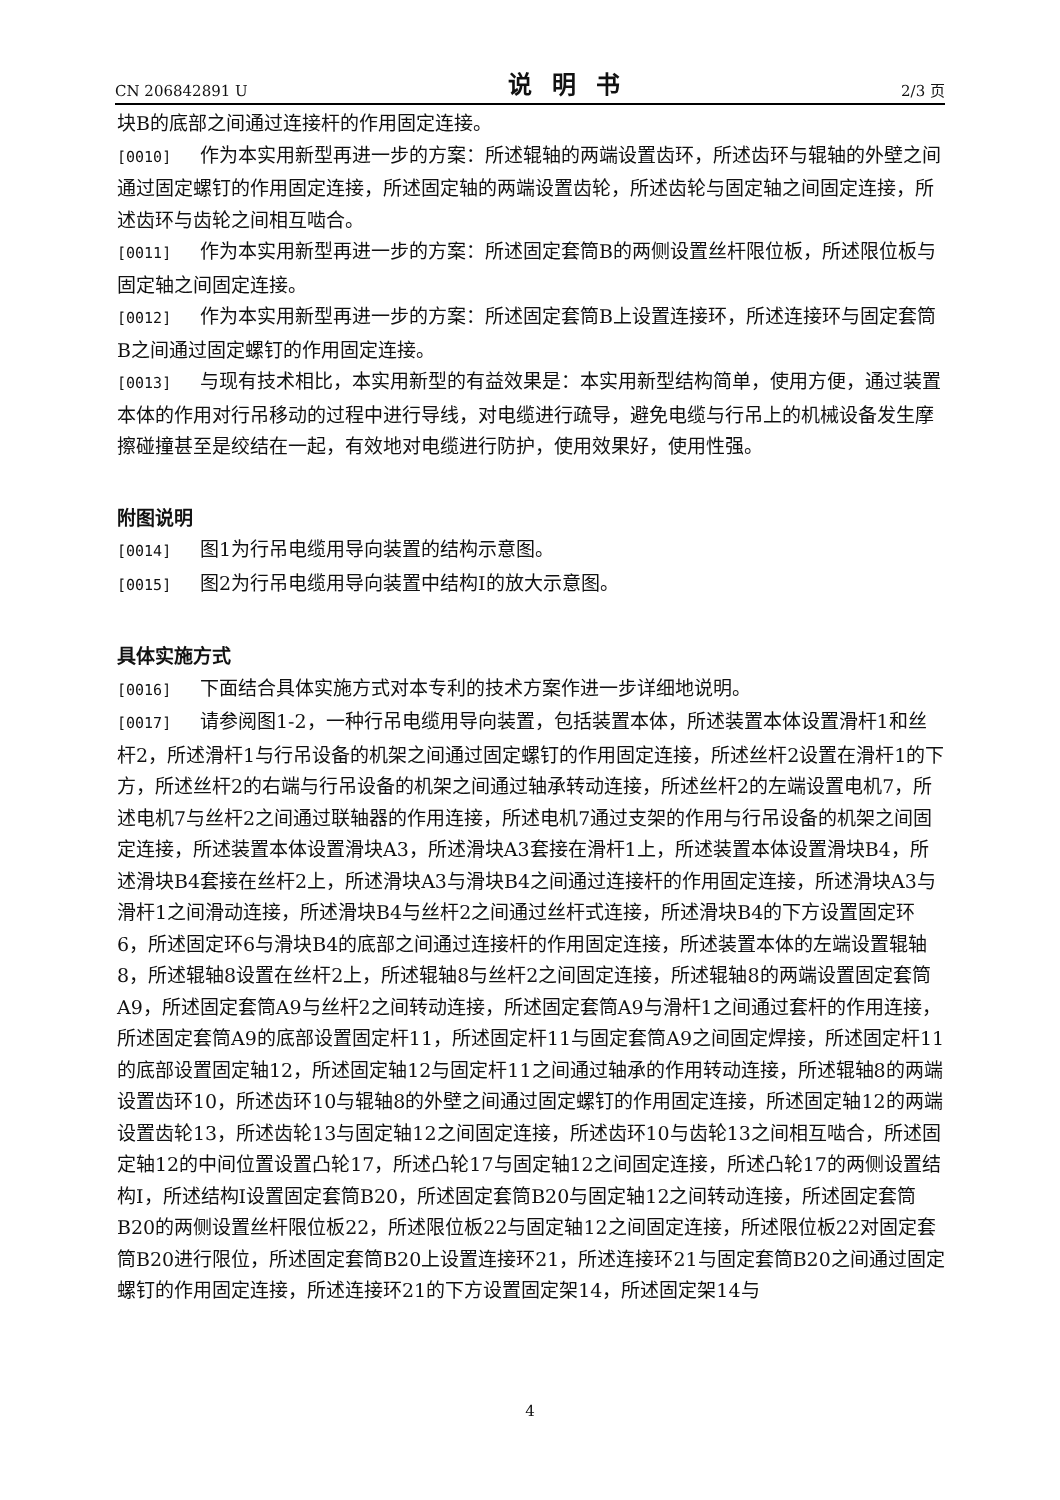CN 206842891 U 说明书 2/3 页
块B的底部之间通过连接杆的作用固定连接。
[0010] 作为本实用新型再进一步的方案：所述辊轴的两端设置齿环，所述齿环与辊轴的外壁之间通过固定螺钉的作用固定连接，所述固定轴的两端设置齿轮，所述齿轮与固定轴之间固定连接，所述齿环与齿轮之间相互啮合。
[0011] 作为本实用新型再进一步的方案：所述固定套筒B的两侧设置丝杆限位板，所述限位板与固定轴之间固定连接。
[0012] 作为本实用新型再进一步的方案：所述固定套筒B上设置连接环，所述连接环与固定套筒B之间通过固定螺钉的作用固定连接。
[0013] 与现有技术相比，本实用新型的有益效果是：本实用新型结构简单，使用方便，通过装置本体的作用对行吊移动的过程中进行导线，对电缆进行疏导，避免电缆与行吊上的机械设备发生摩擦碰撞甚至是绞结在一起，有效地对电缆进行防护，使用效果好，使用性强。
附图说明
[0014] 图1为行吊电缆用导向装置的结构示意图。
[0015] 图2为行吊电缆用导向装置中结构I的放大示意图。
具体实施方式
[0016] 下面结合具体实施方式对本专利的技术方案作进一步详细地说明。
[0017] 请参阅图1-2，一种行吊电缆用导向装置，包括装置本体，所述装置本体设置滑杆1和丝杆2，所述滑杆1与行吊设备的机架之间通过固定螺钉的作用固定连接，所述丝杆2设置在滑杆1的下方，所述丝杆2的右端与行吊设备的机架之间通过轴承转动连接，所述丝杆2的左端设置电机7，所述电机7与丝杆2之间通过联轴器的作用连接，所述电机7通过支架的作用与行吊设备的机架之间固定连接，所述装置本体设置滑块A3，所述滑块A3套接在滑杆1上，所述装置本体设置滑块B4，所述滑块B4套接在丝杆2上，所述滑块A3与滑块B4之间通过连接杆的作用固定连接，所述滑块A3与滑杆1之间滑动连接，所述滑块B4与丝杆2之间通过丝杆式连接，所述滑块B4的下方设置固定环6，所述固定环6与滑块B4的底部之间通过连接杆的作用固定连接，所述装置本体的左端设置辊轴8，所述辊轴8设置在丝杆2上，所述辊轴8与丝杆2之间固定连接，所述辊轴8的两端设置固定套筒A9，所述固定套筒A9与丝杆2之间转动连接，所述固定套筒A9与滑杆1之间通过套杆的作用连接，所述固定套筒A9的底部设置固定杆11，所述固定杆11与固定套筒A9之间固定焊接，所述固定杆11的底部设置固定轴12，所述固定轴12与固定杆11之间通过轴承的作用转动连接，所述辊轴8的两端设置齿环10，所述齿环10与辊轴8的外壁之间通过固定螺钉的作用固定连接，所述固定轴12的两端设置齿轮13，所述齿轮13与固定轴12之间固定连接，所述齿环10与齿轮13之间相互啮合，所述固定轴12的中间位置设置凸轮17，所述凸轮17与固定轴12之间固定连接，所述凸轮17的两侧设置结构I，所述结构I设置固定套筒B20，所述固定套筒B20与固定轴12之间转动连接，所述固定套筒B20的两侧设置丝杆限位板22，所述限位板22与固定轴12之间固定连接，所述限位板22对固定套筒B20进行限位，所述固定套筒B20上设置连接环21，所述连接环21与固定套筒B20之间通过固定螺钉的作用固定连接，所述连接环21的下方设置固定架14，所述固定架14与
4